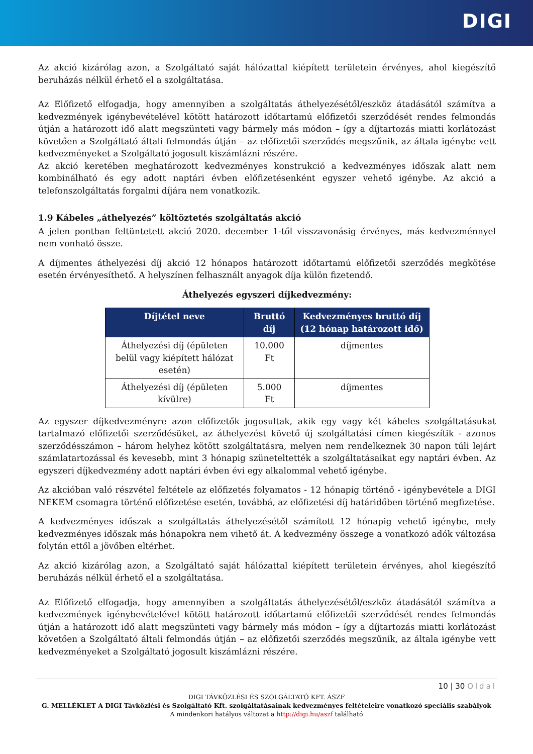DIGI
Az akció kizárólag azon, a Szolgáltató saját hálózattal kiépített területein érvényes, ahol kiegészítő beruházás nélkül érhető el a szolgáltatása.
Az Előfizető elfogadja, hogy amennyiben a szolgáltatás áthelyezésétől/eszköz átadásától számítva a kedvezmények igénybevételével kötött határozott időtartamú előfizetői szerződését rendes felmondás útján a határozott idő alatt megszünteti vagy bármely más módon – így a díjtartozás miatti korlátozást követően a Szolgáltató általi felmondás útján – az előfizetői szerződés megszűnik, az általa igénybe vett kedvezményeket a Szolgáltató jogosult kiszámlázni részére.
Az akció keretében meghatározott kedvezményes konstrukció a kedvezményes időszak alatt nem kombinálható és egy adott naptári évben előfizetésenként egyszer vehető igénybe. Az akció a telefonszolgáltatás forgalmi díjára nem vonatkozik.
1.9 Kábeles „áthelyezés” költöztetés szolgáltatás akció
A jelen pontban feltüntetett akció 2020. december 1-től visszavonásig érvényes, más kedvezménnyel nem vonható össze.
A díjmentes áthelyezési díj akció 12 hónapos határozott időtartamú előfizetői szerződés megkötése esetén érvényesíthető. A helyszínen felhasznált anyagok díja külön fizetendő.
Áthelyezés egyszeri díjkedvezmény:
| Díjtétel neve | Bruttó díj | Kedvezményes bruttó díj (12 hónap határozott idő) |
| --- | --- | --- |
| Áthelyezési díj (épületen belül vagy kiépített hálózat esetén) | 10.000 Ft | díjmentes |
| Áthelyezési díj (épületen kívülre) | 5.000 Ft | díjmentes |
Az egyszer díjkedvezményre azon előfizetők jogosultak, akik egy vagy két kábeles szolgáltatásukat tartalmazó előfizetői szerződésüket, az áthelyezést követő új szolgáltatási címen kiegészítik - azonos szerződésszámon – három helyhez kötött szolgáltatásra, melyen nem rendelkeznek 30 napon túli lejárt számlatartozással és kevesebb, mint 3 hónapig szüneteltették a szolgáltatásaikat egy naptári évben. Az egyszeri díjkedvezmény adott naptári évben évi egy alkalommal vehető igénybe.
Az akcióban való részvétel feltétele az előfizetés folyamatos - 12 hónapig történő - igénybevétele a DIGI NEKEM csomagra történő előfizetése esetén, továbbá, az előfizetési díj határidőben történő megfizetése.
A kedvezményes időszak a szolgáltatás áthelyezésétől számított 12 hónapig vehető igénybe, mely kedvezményes időszak más hónapokra nem vihető át. A kedvezmény összege a vonatkozó adók változása folytán ettől a jövőben eltérhet.
Az akció kizárólag azon, a Szolgáltató saját hálózattal kiépített területein érvényes, ahol kiegészítő beruházás nélkül érhető el a szolgáltatása.
Az Előfizető elfogadja, hogy amennyiben a szolgáltatás áthelyezésétől/eszköz átadásától számítva a kedvezmények igénybevételével kötött határozott időtartamú előfizetői szerződését rendes felmondás útján a határozott idő alatt megszünteti vagy bármely más módon – így a díjtartozás miatti korlátozást követően a Szolgáltató általi felmondás útján – az előfizetői szerződés megszűnik, az általa igénybe vett kedvezményeket a Szolgáltató jogosult kiszámlázni részére.
10 | 30 Oldal
DIGI TÁVKÖZLÉSI ÉS SZOLGÁLTATÓ KFT. ÁSZF
G. MELLÉKLET A DIGI Távközlési és Szolgáltató Kft. szolgáltatásainak kedvezményes feltételeire vonatkozó speciális szabályok
A mindenkori hatályos változat a http://digi.hu/aszf található